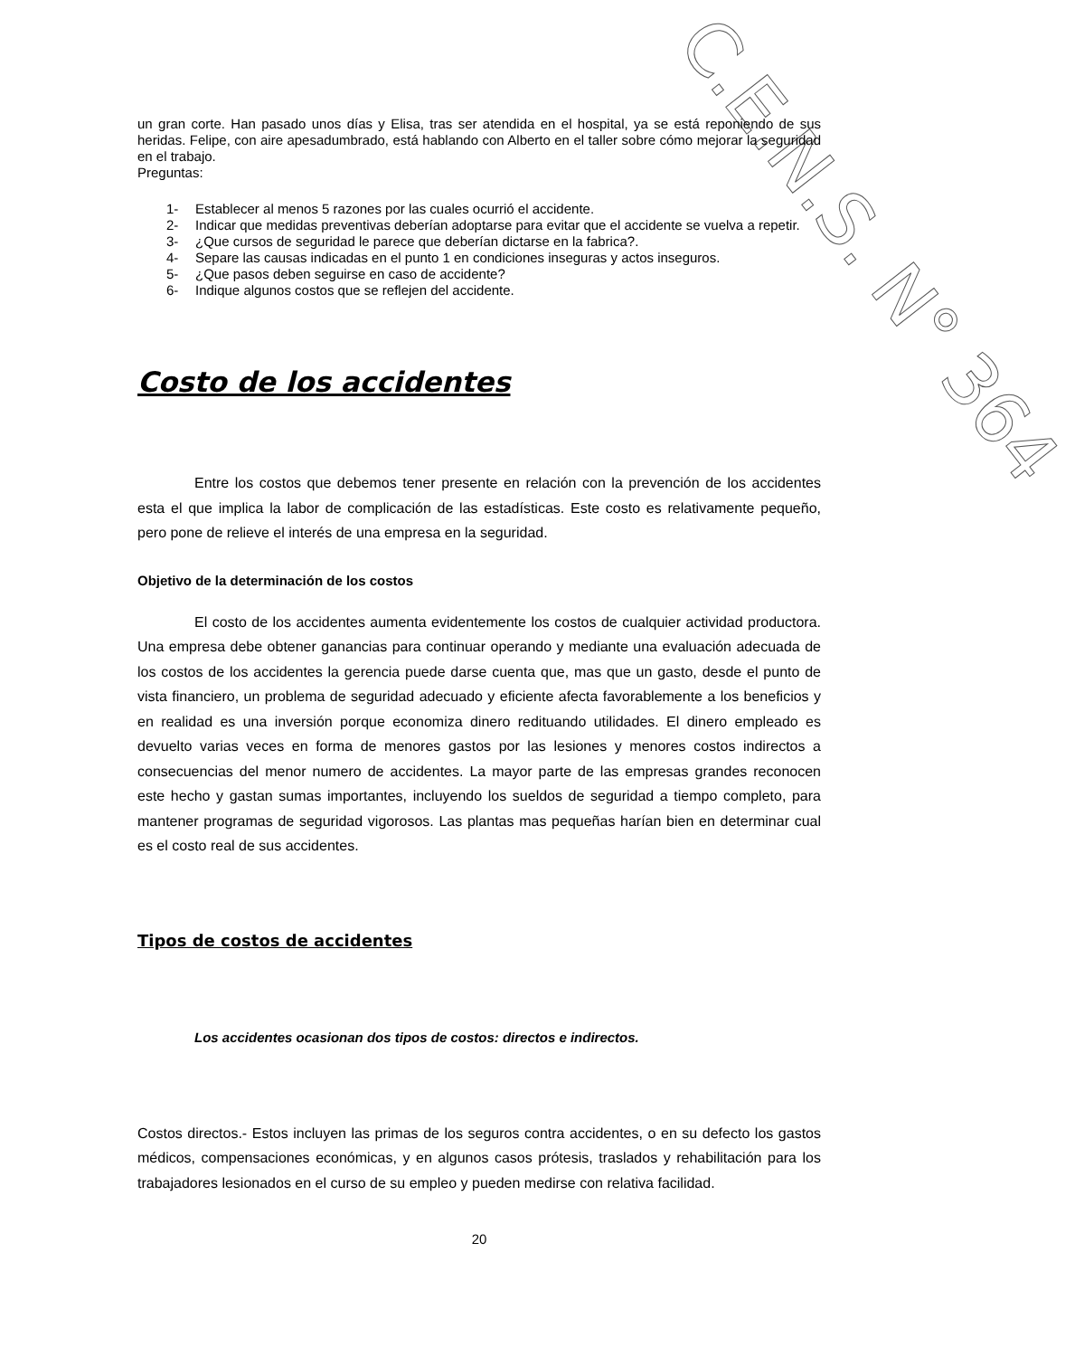C.E.N.S. N° 364
un gran corte. Han pasado unos días y Elisa, tras ser atendida en el hospital, ya se está reponiendo de sus heridas. Felipe, con aire apesadumbrado, está hablando con Alberto en el taller sobre cómo mejorar la seguridad en el trabajo.
Preguntas:
1- Establecer al menos 5 razones por las cuales ocurrió el accidente.
2- Indicar que medidas preventivas deberían adoptarse para evitar que el accidente se vuelva a repetir.
3- ¿Que cursos de seguridad le parece que deberían dictarse en la fabrica?.
4- Separe las causas indicadas en el punto 1 en condiciones inseguras y actos inseguros.
5- ¿Que pasos deben seguirse en caso de accidente?
6- Indique algunos costos que se reflejen del accidente.
Costo de los accidentes
Entre los costos que debemos tener presente en relación con la prevención de los accidentes esta el que implica la labor de complicación de las estadísticas. Este costo es relativamente pequeño, pero pone de relieve el interés de una empresa en la seguridad.
Objetivo de la determinación de los costos
El costo de los accidentes aumenta evidentemente los costos de cualquier actividad productora. Una empresa debe obtener ganancias para continuar operando y mediante una evaluación adecuada de los costos de los accidentes la gerencia puede darse cuenta que, mas que un gasto, desde el punto de vista financiero, un problema de seguridad adecuado y eficiente afecta favorablemente a los beneficios y en realidad es una inversión porque economiza dinero redituando utilidades. El dinero empleado es devuelto varias veces en forma de menores gastos por las lesiones y menores costos indirectos a consecuencias del menor numero de accidentes. La mayor parte de las empresas grandes reconocen este hecho y gastan sumas importantes, incluyendo los sueldos de seguridad a tiempo completo, para mantener programas de seguridad vigorosos. Las plantas mas pequeñas harían bien en determinar cual es el costo real de sus accidentes.
Tipos de costos de accidentes
Los accidentes ocasionan dos tipos de costos: directos e indirectos.
Costos directos.- Estos incluyen las primas de los seguros contra accidentes, o en su defecto los gastos médicos, compensaciones económicas, y en algunos casos prótesis, traslados y rehabilitación para los trabajadores lesionados en el curso de su empleo y pueden medirse con relativa facilidad.
20